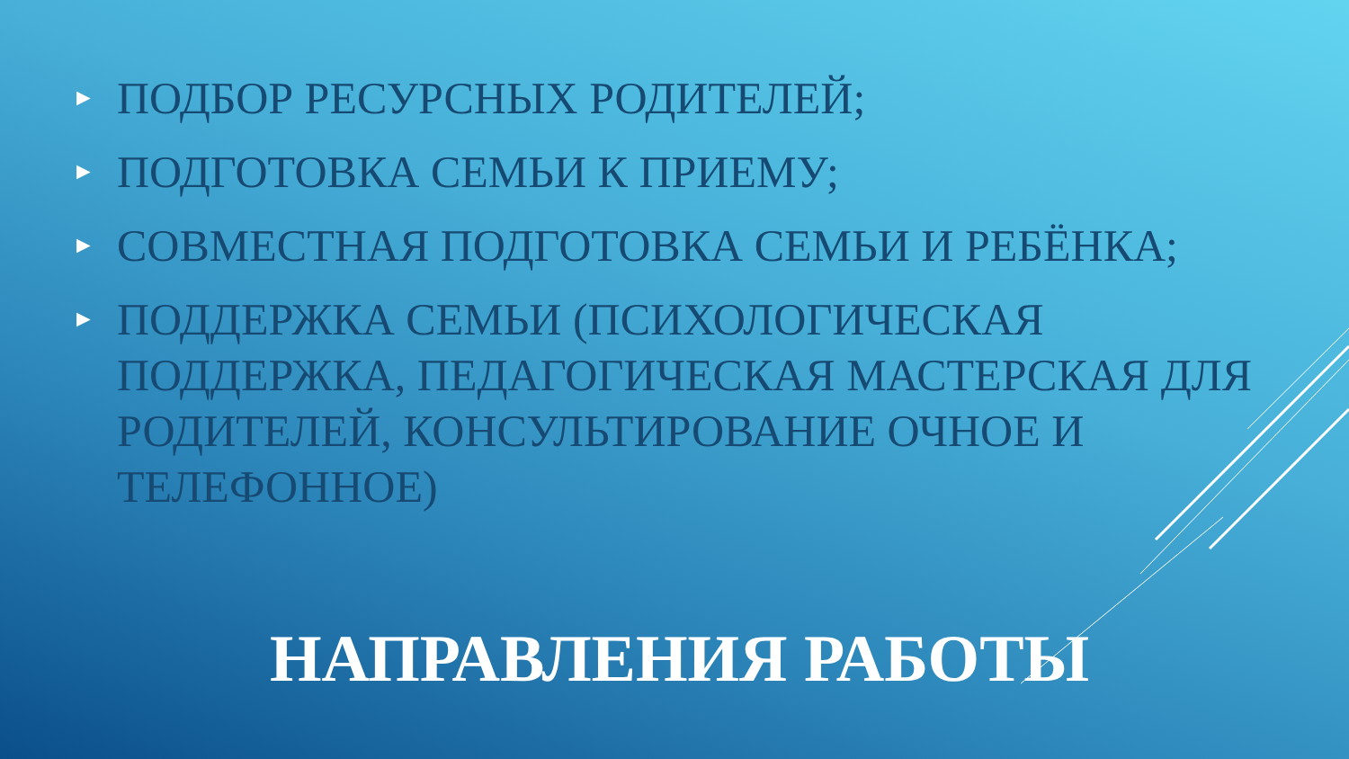► ПОДБОР РЕСУРСНЫХ РОДИТЕЛЕЙ;
► ПОДГОТОВКА СЕМЬИ К ПРИЕМУ;
► СОВМЕСТНАЯ ПОДГОТОВКА СЕМЬИ И РЕБЁНКА;
► ПОДДЕРЖКА СЕМЬИ (ПСИХОЛОГИЧЕСКАЯ ПОДДЕРЖКА, ПЕДАГОГИЧЕСКАЯ МАСТЕРСКАЯ ДЛЯ РОДИТЕЛЕЙ, КОНСУЛЬТИРОВАНИЕ ОЧНОЕ И ТЕЛЕФОННОЕ)
НАПРАВЛЕНИЯ РАБОТЫ